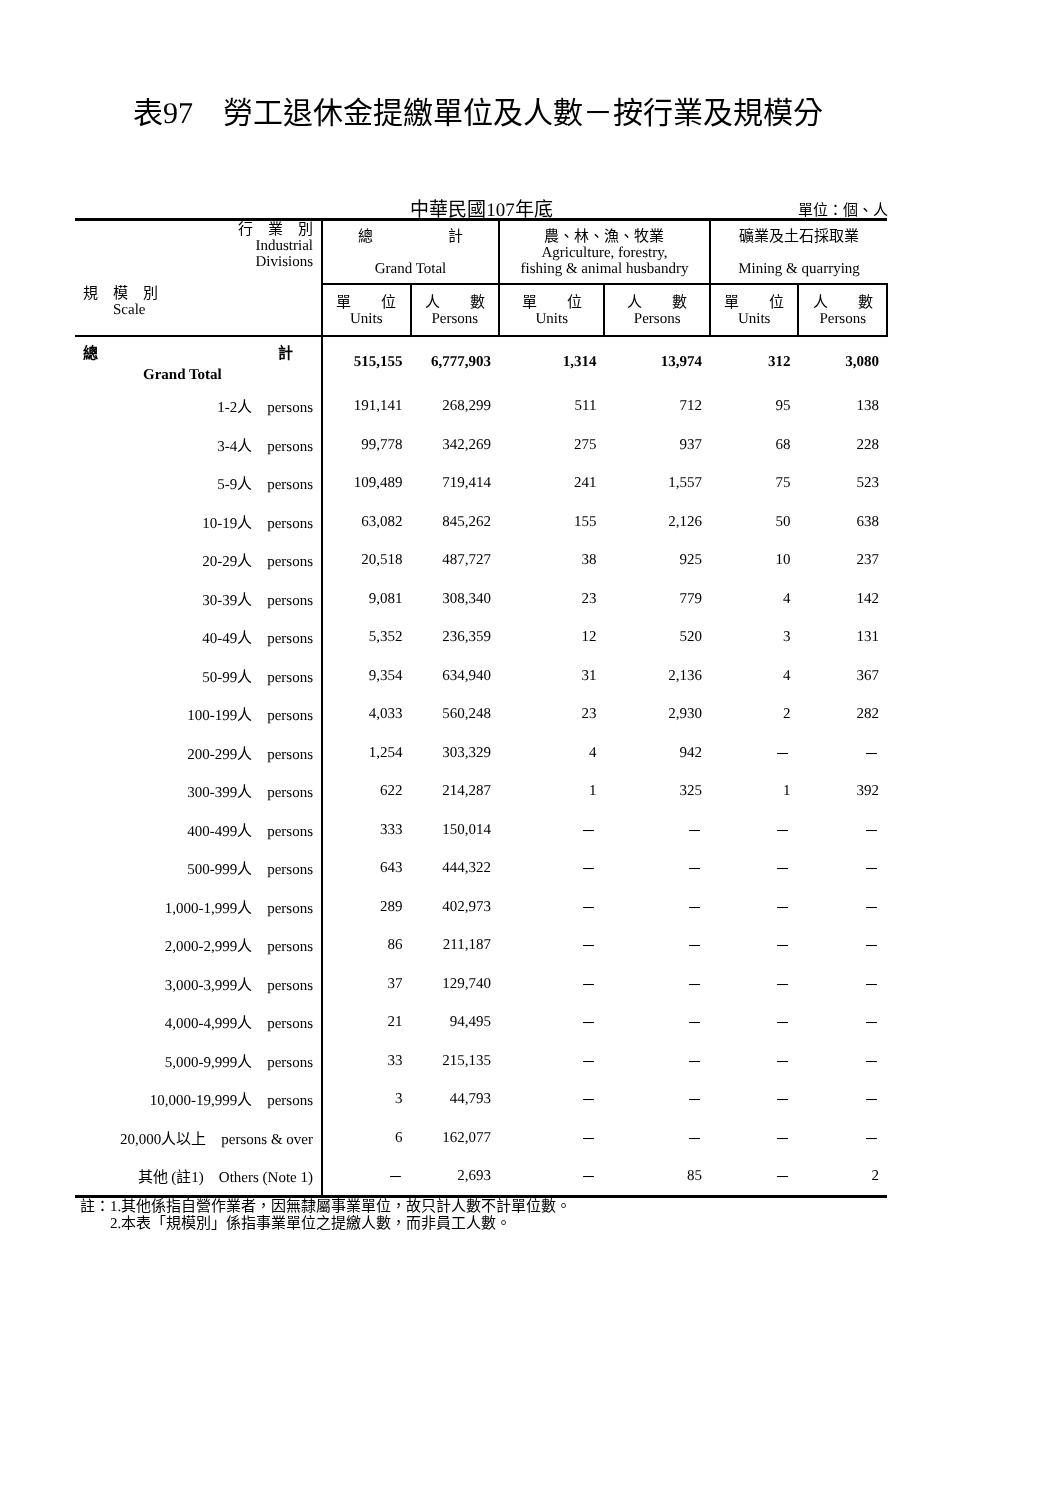表97　勞工退休金提繳單位及人數－按行業及規模分
中華民國107年底
單位：個、人
| 行 業 別 Industrial Divisions 規 模 別 Scale | 總 計 Grand Total | | 農、林、漁、牧業 Agriculture, forestry, fishing & animal husbandry | | 礦業及土石採取業 Mining & quarrying | |
| --- | --- | --- | --- | --- | --- | --- |
| | 單 位 Units | 人 數 Persons | 單 位 Units | 人 數 Persons | 單 位 Units | 人 數 Persons |
| 總 計 Grand Total | 515,155 | 6,777,903 | 1,314 | 13,974 | 312 | 3,080 |
| 1-2人 persons | 191,141 | 268,299 | 511 | 712 | 95 | 138 |
| 3-4人 persons | 99,778 | 342,269 | 275 | 937 | 68 | 228 |
| 5-9人 persons | 109,489 | 719,414 | 241 | 1,557 | 75 | 523 |
| 10-19人 persons | 63,082 | 845,262 | 155 | 2,126 | 50 | 638 |
| 20-29人 persons | 20,518 | 487,727 | 38 | 925 | 10 | 237 |
| 30-39人 persons | 9,081 | 308,340 | 23 | 779 | 4 | 142 |
| 40-49人 persons | 5,352 | 236,359 | 12 | 520 | 3 | 131 |
| 50-99人 persons | 9,354 | 634,940 | 31 | 2,136 | 4 | 367 |
| 100-199人 persons | 4,033 | 560,248 | 23 | 2,930 | 2 | 282 |
| 200-299人 persons | 1,254 | 303,329 | 4 | 942 | － | － |
| 300-399人 persons | 622 | 214,287 | 1 | 325 | 1 | 392 |
| 400-499人 persons | 333 | 150,014 | － | － | － | － |
| 500-999人 persons | 643 | 444,322 | － | － | － | － |
| 1,000-1,999人 persons | 289 | 402,973 | － | － | － | － |
| 2,000-2,999人 persons | 86 | 211,187 | － | － | － | － |
| 3,000-3,999人 persons | 37 | 129,740 | － | － | － | － |
| 4,000-4,999人 persons | 21 | 94,495 | － | － | － | － |
| 5,000-9,999人 persons | 33 | 215,135 | － | － | － | － |
| 10,000-19,999人 persons | 3 | 44,793 | － | － | － | － |
| 20,000人以上 persons & over | 6 | 162,077 | － | － | － | － |
| 其他 (註1) Others (Note 1) | － | 2,693 | － | 85 | － | 2 |
註：1.其他係指自營作業者，因無隸屬事業單位，故只計人數不計單位數。
　　2.本表「規模別」係指事業單位之提繳人數，而非員工人數。